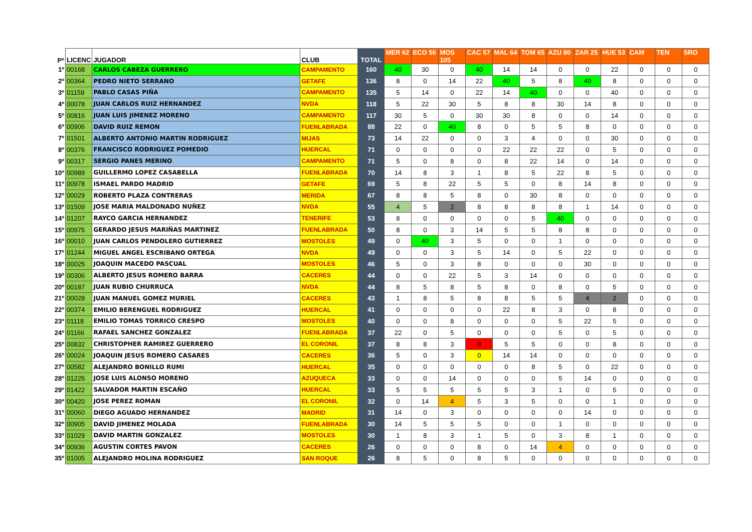| Pº | LICENC | JUGADOR | CLUB | TOTAL | MER 62 | ECO 56 | MOS 105 | CAC 57 | MAL 64 | TOM 65 | AZU 80 | ZAR 25 | HUE 53 | CAM | TEN | SRO |
| --- | --- | --- | --- | --- | --- | --- | --- | --- | --- | --- | --- | --- | --- | --- | --- | --- |
| 1º | 00168 | CARLOS CABEZA GUERRERO | CAMPAMENTO | 160 | 40 | 30 | 0 | 40 | 14 | 14 | 0 | 0 | 22 | 0 | 0 | 0 |
| 2º | 00364 | PEDRO NIETO SERRANO | GETAFE | 136 | 8 | 0 | 14 | 22 | 40 | 5 | 8 | 40 | 8 | 0 | 0 | 0 |
| 3º | 01159 | PABLO CASAS PIÑA | CAMPAMENTO | 135 | 5 | 14 | 0 | 22 | 14 | 40 | 0 | 0 | 40 | 0 | 0 | 0 |
| 4º | 00078 | JUAN CARLOS RUIZ HERNANDEZ | NVDA | 118 | 5 | 22 | 30 | 5 | 8 | 8 | 30 | 14 | 8 | 0 | 0 | 0 |
| 5º | 00816 | JUAN LUIS JIMENEZ MORENO | CAMPAMENTO | 117 | 30 | 5 | 0 | 30 | 30 | 8 | 0 | 0 | 14 | 0 | 0 | 0 |
| 6º | 00906 | DAVID RUIZ REMON | FUENLABRADA | 88 | 22 | 0 | 40 | 8 | 0 | 5 | 5 | 8 | 0 | 0 | 0 | 0 |
| 7º | 01501 | ALBERTO ANTONIO MARTIN RODRIGUEZ | MIJAS | 73 | 14 | 22 | 0 | 0 | 3 | 4 | 0 | 0 | 30 | 0 | 0 | 0 |
| 8º | 00376 | FRANCISCO RODRIGUEZ POMEDIO | HUERCAL | 71 | 0 | 0 | 0 | 0 | 22 | 22 | 22 | 0 | 5 | 0 | 0 | 0 |
| 9º | 00317 | SERGIO PANES MERINO | CAMPAMENTO | 71 | 5 | 0 | 8 | 0 | 8 | 22 | 14 | 0 | 14 | 0 | 0 | 0 |
| 10º | 00989 | GUILLERMO LOPEZ CASABELLA | FUENLABRADA | 70 | 14 | 8 | 3 | 1 | 8 | 5 | 22 | 8 | 5 | 0 | 0 | 0 |
| 11º | 00978 | ISMAEL PARDO MADRID | GETAFE | 69 | 5 | 8 | 22 | 5 | 5 | 0 | 8 | 14 | 8 | 0 | 0 | 0 |
| 12º | 00029 | ROBERTO PLAZA CONTRERAS | MERIDA | 67 | 8 | 8 | 5 | 8 | 0 | 30 | 8 | 0 | 0 | 0 | 0 | 0 |
| 13º | 01509 | JOSE MARIA MALDONADO NUÑEZ | NVDA | 55 | 4 | 5 | 2 | 8 | 8 | 8 | 8 | 1 | 14 | 0 | 0 | 0 |
| 14º | 01207 | RAYCO GARCIA HERNANDEZ | TENERIFE | 53 | 8 | 0 | 0 | 0 | 0 | 5 | 40 | 0 | 0 | 0 | 0 | 0 |
| 15º | 00975 | GERARDO JESUS MARIÑAS MARTINEZ | FUENLABRADA | 50 | 8 | 0 | 3 | 14 | 5 | 5 | 8 | 8 | 0 | 0 | 0 | 0 |
| 16º | 00010 | JUAN CARLOS PENDOLERO GUTIERREZ | MOSTOLES | 49 | 0 | 40 | 3 | 5 | 0 | 0 | 1 | 0 | 0 | 0 | 0 | 0 |
| 17º | 01244 | MIGUEL ANGEL ESCRIBANO ORTEGA | NVDA | 49 | 0 | 0 | 3 | 5 | 14 | 0 | 5 | 22 | 0 | 0 | 0 | 0 |
| 18º | 00025 | JOAQUIN MACEDO PASCUAL | MOSTOLES | 46 | 5 | 0 | 3 | 8 | 0 | 0 | 0 | 30 | 0 | 0 | 0 | 0 |
| 19º | 00306 | ALBERTO JESUS ROMERO BARRA | CACERES | 44 | 0 | 0 | 22 | 5 | 3 | 14 | 0 | 0 | 0 | 0 | 0 | 0 |
| 20º | 00187 | JUAN RUBIO CHURRUCA | NVDA | 44 | 8 | 5 | 8 | 5 | 8 | 0 | 8 | 0 | 5 | 0 | 0 | 0 |
| 21º | 00028 | JUAN MANUEL GOMEZ MURIEL | CACERES | 43 | 1 | 8 | 5 | 8 | 8 | 5 | 5 | 4 | 2 | 0 | 0 | 0 |
| 22º | 00374 | EMILIO BERENGUEL RODRIGUEZ | HUERCAL | 41 | 0 | 0 | 0 | 0 | 22 | 8 | 3 | 0 | 8 | 0 | 0 | 0 |
| 23º | 01118 | EMILIO TOMAS TORRICO CRESPO | MOSTOLES | 40 | 0 | 0 | 8 | 0 | 0 | 0 | 5 | 22 | 5 | 0 | 0 | 0 |
| 24º | 01166 | RAFAEL SANCHEZ GONZALEZ | FUENLABRADA | 37 | 22 | 0 | 5 | 0 | 0 | 0 | 5 | 0 | 5 | 0 | 0 | 0 |
| 25º | 00832 | CHRISTOPHER RAMIREZ GUERRERO | EL CORONIL | 37 | 8 | 8 | 3 | 0 | 5 | 5 | 0 | 0 | 8 | 0 | 0 | 0 |
| 26º | 00024 | JOAQUIN JESUS ROMERO CASARES | CACERES | 36 | 5 | 0 | 3 | 0 | 14 | 14 | 0 | 0 | 0 | 0 | 0 | 0 |
| 27º | 00582 | ALEJANDRO BONILLO RUMI | HUERCAL | 35 | 0 | 0 | 0 | 0 | 0 | 8 | 5 | 0 | 22 | 0 | 0 | 0 |
| 28º | 01225 | JOSE LUIS ALONSO MORENO | AZUQUECA | 33 | 0 | 0 | 14 | 0 | 0 | 0 | 5 | 14 | 0 | 0 | 0 | 0 |
| 29º | 01422 | SALVADOR MARTIN ESCAÑO | HUERCAL | 33 | 5 | 5 | 5 | 5 | 5 | 3 | 1 | 0 | 5 | 0 | 0 | 0 |
| 30º | 00420 | JOSE PEREZ ROMAN | EL CORONIL | 32 | 0 | 14 | 4 | 5 | 3 | 5 | 0 | 0 | 1 | 0 | 0 | 0 |
| 31º | 00060 | DIEGO AGUADO HERNANDEZ | MADRID | 31 | 14 | 0 | 3 | 0 | 0 | 0 | 0 | 14 | 0 | 0 | 0 | 0 |
| 32º | 00905 | DAVID JIMENEZ MOLADA | FUENLABRADA | 30 | 14 | 5 | 5 | 5 | 0 | 0 | 1 | 0 | 0 | 0 | 0 | 0 |
| 33º | 01029 | DAVID MARTIN GONZALEZ | MOSTOLES | 30 | 1 | 8 | 3 | 1 | 5 | 0 | 3 | 8 | 1 | 0 | 0 | 0 |
| 34º | 00936 | AGUSTIN CORTES PAVON | CACERES | 26 | 0 | 0 | 0 | 8 | 0 | 14 | 4 | 0 | 0 | 0 | 0 | 0 |
| 35º | 01005 | ALEJANDRO MOLINA RODRIGUEZ | SAN ROQUE | 26 | 8 | 5 | 0 | 8 | 5 | 0 | 0 | 0 | 0 | 0 | 0 | 0 |